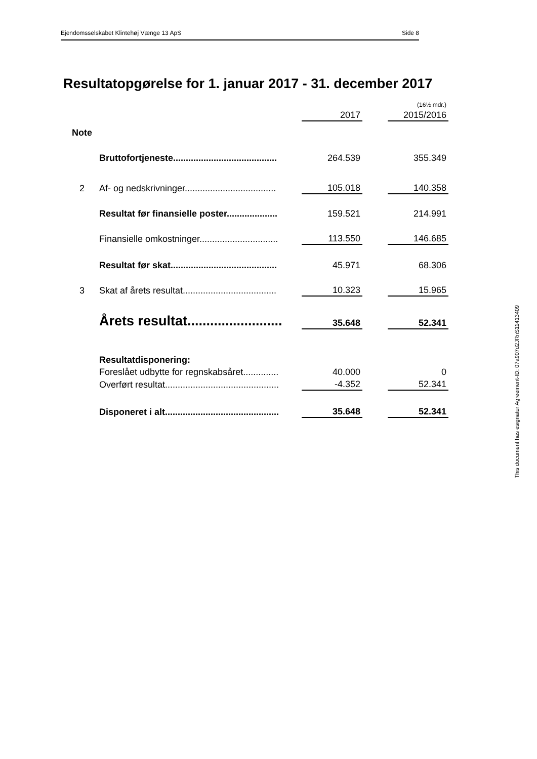Ejendomsselskabet Klintehøj Vænge 13 ApS Side 8
Resultatopgørelse for 1. januar 2017 - 31. december 2017
| | | | | (16½ mdr.) |
| | | 2017 | | 2015/2016 |
| Note | | | | |
| | Bruttofortjeneste......................................... | 264.539 | | 355.349 |
| 2 | Af- og nedskrivninger.................................... | 105.018 | | 140.358 |
| | Resultat før finansielle poster.................... | 159.521 | | 214.991 |
| | Finansielle omkostninger............................... | 113.550 | | 146.685 |
| | Resultat før skat.......................................... | 45.971 | | 68.306 |
| 3 | Skat af årets resultat..................................... | 10.323 | | 15.965 |
| | Årets resultat......................... | 35.648 | | 52.341 |
| | Resultatdisponering: | | | |
| | Foreslået udbytte for regnskabsåret.............. | 40.000 | | 0 |
| | Overført resultat............................................. | -4.352 | | 52.341 |
| | Disponeret i alt............................................. | 35.648 | | 52.341 |
This document has esignatur Agreement-ID: 07a907d2JRnS11413409